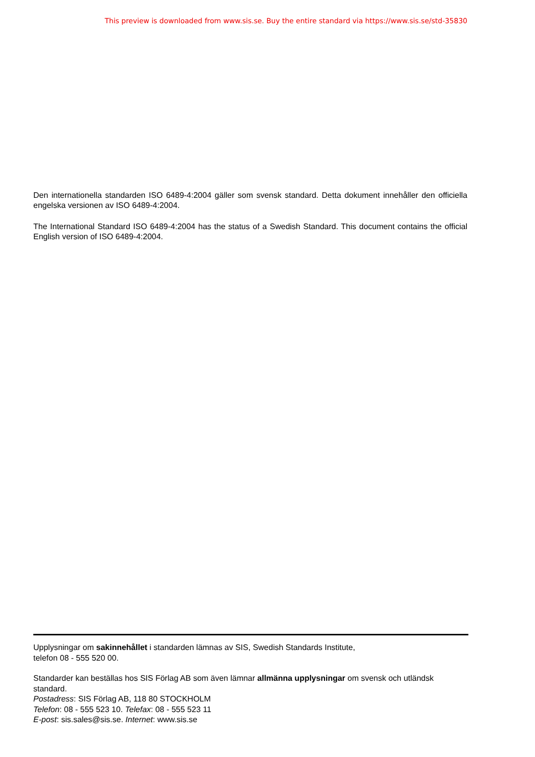This preview is downloaded from www.sis.se. Buy the entire standard via https://www.sis.se/std-35830
Den internationella standarden ISO 6489-4:2004 gäller som svensk standard. Detta dokument innehåller den officiella engelska versionen av ISO 6489-4:2004.
The International Standard ISO 6489-4:2004 has the status of a Swedish Standard. This document contains the official English version of ISO 6489-4:2004.
Upplysningar om sakinnehållet i standarden lämnas av SIS, Swedish Standards Institute,
telefon 08 - 555 520 00.
Standarder kan beställas hos SIS Förlag AB som även lämnar allmänna upplysningar om svensk och utländsk standard.
Postadress: SIS Förlag AB, 118 80 STOCKHOLM
Telefon: 08 - 555 523 10. Telefax: 08 - 555 523 11
E-post: sis.sales@sis.se. Internet: www.sis.se